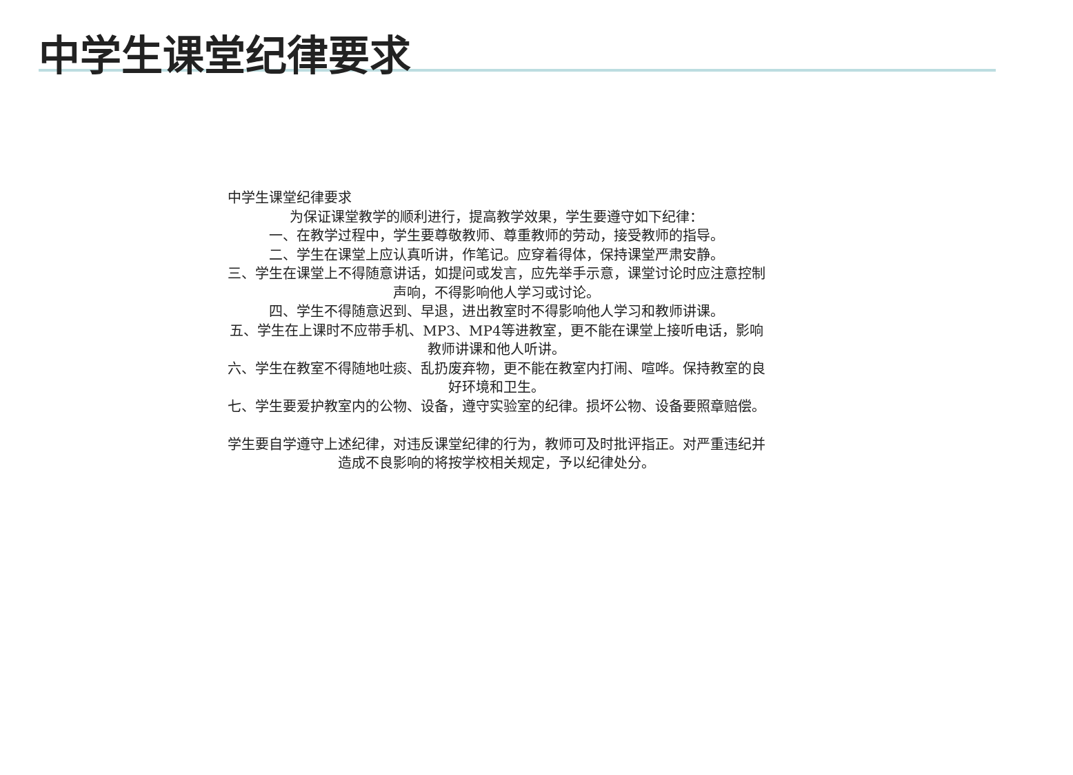中学生课堂纪律要求
中学生课堂纪律要求
为保证课堂教学的顺利进行，提高教学效果，学生要遵守如下纪律：
一、在教学过程中，学生要尊敬教师、尊重教师的劳动，接受教师的指导。
二、学生在课堂上应认真听讲，作笔记。应穿着得体，保持课堂严肃安静。
三、学生在课堂上不得随意讲话，如提问或发言，应先举手示意，课堂讨论时应注意控制声响，不得影响他人学习或讨论。
四、学生不得随意迟到、早退，进出教室时不得影响他人学习和教师讲课。
五、学生在上课时不应带手机、MP3、MP4等进教室，更不能在课堂上接听电话，影响教师讲课和他人听讲。
六、学生在教室不得随地吐痰、乱扔废弃物，更不能在教室内打闹、喧哗。保持教室的良好环境和卫生。
七、学生要爱护教室内的公物、设备，遵守实验室的纪律。损坏公物、设备要照章赔偿。
学生要自学遵守上述纪律，对违反课堂纪律的行为，教师可及时批评指正。对严重违纪并造成不良影响的将按学校相关规定，予以纪律处分。